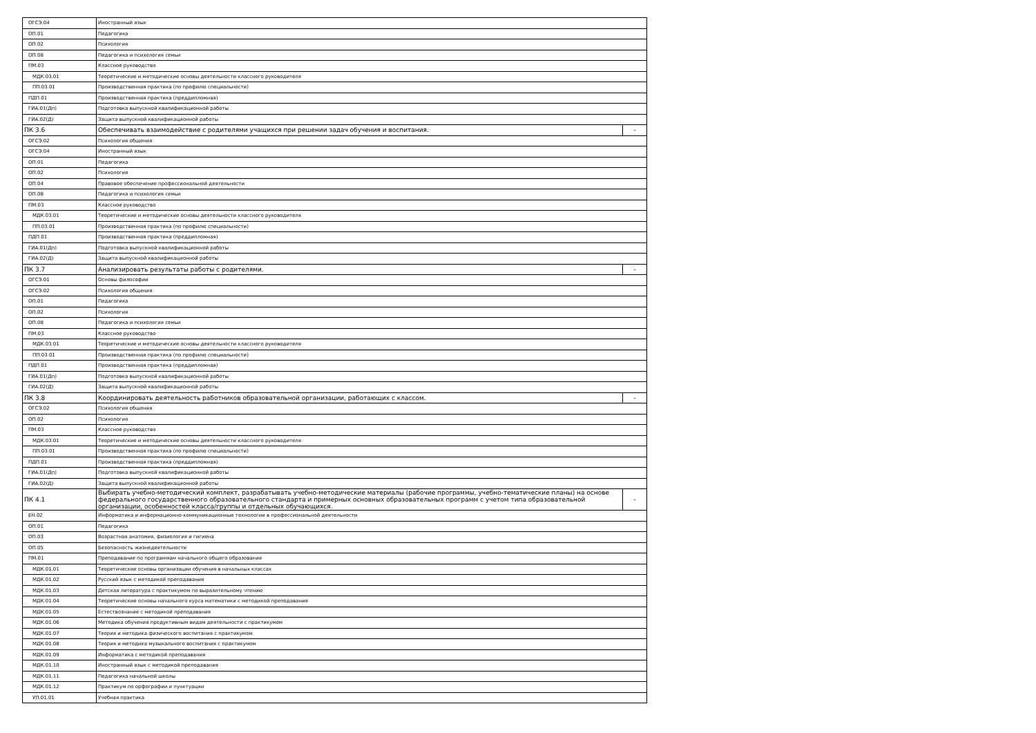| ОГСЭ.04 | Иностранный язык | |
| ОП.01 | Педагогика | |
| ОП.02 | Психология | |
| ОП.08 | Педагогика и психология семьи | |
| ПМ.03 | Классное руководство | |
| МДК.03.01 | Теоретические и методические основы деятельности классного руководителя | |
| ПП.03.01 | Производственная практика (по профилю специальности) | |
| ПДП.01 | Производственная практика (преддипломная) | |
| ГИА.01(Дп) | Подготовка выпускной квалификационной работы | |
| ГИА.02(Д) | Защита выпускной квалификационной работы | |
| ПК 3.6 | Обеспечивать взаимодействие с родителями учащихся при решении задач обучения и воспитания. | - |
| ОГСЭ.02 | Психология общения | |
| ОГСЭ.04 | Иностранный язык | |
| ОП.01 | Педагогика | |
| ОП.02 | Психология | |
| ОП.04 | Правовое обеспечение профессиональной деятельности | |
| ОП.08 | Педагогика и психология семьи | |
| ПМ.03 | Классное руководство | |
| МДК.03.01 | Теоретические и методические основы деятельности классного руководителя | |
| ПП.03.01 | Производственная практика (по профилю специальности) | |
| ПДП.01 | Производственная практика (преддипломная) | |
| ГИА.01(Дп) | Подготовка выпускной квалификационной работы | |
| ГИА.02(Д) | Защита выпускной квалификационной работы | |
| ПК 3.7 | Анализировать результаты работы с родителями. | - |
| ОГСЭ.01 | Основы философии | |
| ОГСЭ.02 | Психология общения | |
| ОП.01 | Педагогика | |
| ОП.02 | Психология | |
| ОП.08 | Педагогика и психология семьи | |
| ПМ.03 | Классное руководство | |
| МДК.03.01 | Теоретические и методические основы деятельности классного руководителя | |
| ПП.03.01 | Производственная практика (по профилю специальности) | |
| ПДП.01 | Производственная практика (преддипломная) | |
| ГИА.01(Дп) | Подготовка выпускной квалификационной работы | |
| ГИА.02(Д) | Защита выпускной квалификационной работы | |
| ПК 3.8 | Координировать деятельность работников образовательной организации, работающих с классом. | - |
| ОГСЭ.02 | Психология общения | |
| ОП.02 | Психология | |
| ПМ.03 | Классное руководство | |
| МДК.03.01 | Теоретические и методические основы деятельности классного руководителя | |
| ПП.03.01 | Производственная практика (по профилю специальности) | |
| ПДП.01 | Производственная практика (преддипломная) | |
| ГИА.01(Дп) | Подготовка выпускной квалификационной работы | |
| ГИА.02(Д) | Защита выпускной квалификационной работы | |
| ПК 4.1 | Выбирать учебно-методический комплект, разрабатывать учебно-методические материалы (рабочие программы, учебно-тематические планы) на основе федерального государственного образовательного стандарта и примерных основных образовательных программ с учетом типа образовательной организации, особенностей класса/группы и отдельных обучающихся. | - |
| ЕН.02 | Информатика и информационно-коммуникационные технологии в профессиональной деятельности | |
| ОП.01 | Педагогика | |
| ОП.03 | Возрастная анатомия, физиология и гигиена | |
| ОП.05 | Безопасность жизнедеятельности | |
| ПМ.01 | Преподавание по программам начального общего образования | |
| МДК.01.01 | Теоретические основы организации обучения в начальных классах | |
| МДК.01.02 | Русский язык с методикой преподавания | |
| МДК.01.03 | Детская литература с практикумом по выразительному чтению | |
| МДК.01.04 | Теоретические основы начального курса математики с методикой преподавания | |
| МДК.01.05 | Естествознание с методикой преподавания | |
| МДК.01.06 | Методика обучения продуктивным видам деятельности с практикумом | |
| МДК.01.07 | Теория и методика физического воспитания с практикумом | |
| МДК.01.08 | Теория и методика музыкального воспитания с практикумом | |
| МДК.01.09 | Информатика с методикой преподавания | |
| МДК.01.10 | Иностранный язык с методикой преподавания | |
| МДК.01.11 | Педагогика начальной школы | |
| МДК.01.12 | Практикум по орфографии и пунктуации | |
| УП.01.01 | Учебная практика | |